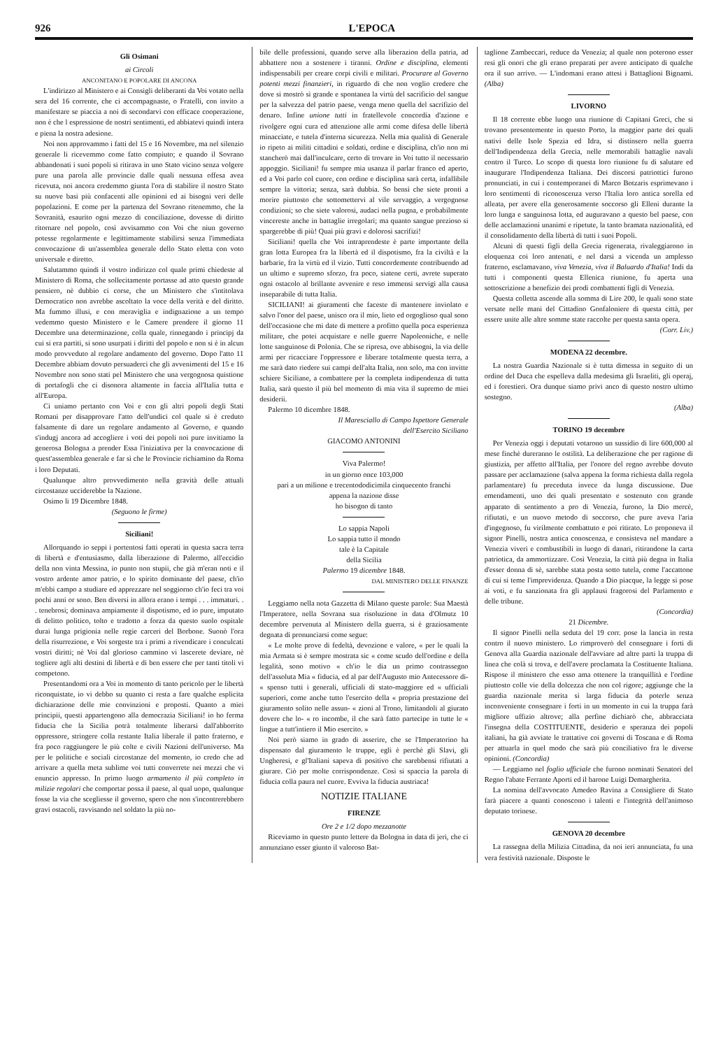926 L'EPOCA
Gli Osimani
ai Circoli
ANCONITANO E POPOLARE DI ANCONA
L'indirizzo al Ministero e ai Consigli deliberanti da Voi votato nella sera del 16 corrente, che ci accompagnaste, o Fratelli, con invito a manifestare se piaccia a noi di secondarvi con efficace cooperazione, non è che l espressione de nostri sentimenti, ed abbiatevi quindi intera e piena la nostra adesione.
Noi non approvammo i fatti del 15 e 16 Novembre, ma nel silenzio generale li ricevemmo come fatto compiuto; e quando il Sovrano abbandonati i suoi popoli si ritirava in uno Stato vicino senza volgere pure una parola alle provincie dalle quali nessuna offesa avea ricevuta, noi ancora credemmo giunta l'ora di stabilire il nostro Stato su nuove basi più confacenti alle opinioni ed ai bisogni veri delle popolazioni. E come per la partenza del Sovrano ritenemmo, che la Sovranità, esaurito ogni mezzo di conciliazione, dovesse di diritto ritornare nel popolo, così avvisammo con Voi che niun governo potesse regolarmente e legittimamente stabilirsi senza l'immediata convocazione di un'assemblea generale dello Stato eletta con voto universale e diretto.
Salutammo quindi il vostro indirizzo col quale primi chiedeste al Ministero di Roma, che sollecitamente portasse ad atto questo grande pensiero, nè dubbio ci corse, che un Ministero che s'intitolava Democratico non avrebbe ascoltato la voce della verità e del diritto. Ma fummo illusi, e con meraviglia e indignazione a un tempo vedemmo questo Ministero e le Camere prendere il giorno 11 Decembre una determinazione, colla quale, rinnegando i principj da cui si era partiti, si sono usurpati i diritti del popolo e non si è in alcun modo provveduto al regolare andamento del governo. Dopo l'atto 11 Decembre abbiam dovuto persuaderci che gli avvenimenti del 15 e 16 Novembre non sono stati pel Ministero che una vergognosa quistione di portafogli che ci disonora altamente in faccia all'Italia tutta e all'Europa.
Ci uniamo pertanto con Voi e con gli altri popoli degli Stati Romani per disapprovare l'atto dell'undici col quale si è creduto falsamente di dare un regolare andamento al Governo, e quando s'indugj ancora ad accogliere i voti dei popoli noi pure invitiamo la generosa Bologna a prender Essa l'iniziativa per la convocazione di quest'assemblea generale e far sì che le Provincie richiamino da Roma i loro Deputati.
Qualunque altro provvedimento nella gravità delle attuali circostanze ucciderebbe la Nazione.
Osimo li 19 Dicembre 1848.
(Seguono le firme)
Siciliani!
Allorquando io seppi i portentosi fatti operati in questa sacra terra di libertà e d'entusiasmo, dalla liberazione di Palermo, all'eccidio della non vinta Messina, io punto non stupii, che già m'eran noti e il vostro ardente amor patrio, e lo spirito dominante del paese, ch'io m'ebbi campo a studiare ed apprezzare nel soggiorno ch'io feci tra voi pochi anni or sono. Ben diversi in allora erano i tempi . . . immaturi. . . tenebrosi; dominava ampiamente il dispotismo, ed io pure, imputato di delitto politico, tolto e tradotto a forza da questo suolo ospitale durai lunga prigionia nelle regie carceri del Borbone. Suonò l'ora della risurrezione, e Voi sorgeste tra i primi a rivendicare i conculcati vostri diritti; nè Voi dal glorioso cammino vi lascerete deviare, nè togliere agli alti destini di libertà e di ben essere che per tanti titoli vi competono.
Presentandomi ora a Voi in momento di tanto pericolo per le libertà riconquistate, io vi debbo su quanto ci resta a fare qualche esplicita dichiarazione delle mie convinzioni e proposti. Quanto a miei principii, questi appartengono alla democrazia Siciliani! io ho ferma fiducia che la Sicilia potrà totalmente liberarsi dall'abborrito oppressore, stringere colla restante Italia liberale il patto fraterno, e fra poco raggiungere le più colte e civili Nazioni dell'universo. Ma per le politiche e sociali circostanze del momento, io credo che ad arrivare a quella meta sublime voi tutti converrete nei mezzi che vi enuncio appresso. In primo luogo armamento il più completo in milizie regolari che comportar possa il paese, al qual uopo, qualunque fosse la via che scegliesse il governo, spero che non s'incontrerebbero gravi ostacoli, ravvisando nel soldato la più no-
bile delle professioni, quando serve alla liberazion della patria, ad abbattere non a sostenere i tiranni. Ordine e disciplina, elementi indispensabili per creare corpi civili e militari. Procurare al Governo potenti mezzi finanzieri, in riguardo di che non voglio credere che dove si mostrò sì grande e spontanea la virtù del sacrificio del sangue per la salvezza del patrio paese, venga meno quella del sacrifizio del denaro. Infine unione tutti in fratellevole concordia d'azione e rivolgere ogni cura ed attenzione alle armi come difesa delle libertà minacciate, e tutela d'interna sicurezza. Nella mia qualità di Generale io ripeto ai militi cittadini e soldati, ordine e disciplina, ch'io non mi stancherò mai dall'inculcare, certo di trovare in Voi tutto il necessario appoggio. Siciliani! fu sempre mia usanza il parlar franco ed aperto, ed a Voi parlo col cuore, con ordine e disciplina sarà certa, infallibile sempre la vittoria; senza, sarà dubbia. So bensì che siete pronti a morire piuttosto che sottomettervi al vile servaggio, a vergognose condizioni; so che siete valorosi, audaci nella pugna, e probabilmente vincereste anche in battaglie irregolari; ma quanto sangue prezioso si spargerebbe di più! Quai più gravi e dolorosi sacrifizi!
Siciliani! quella che Voi intraprendeste è parte importante della gran lotta Europea fra la libertà ed il dispotismo, fra la civiltà e la barbarie, fra la virtù ed il vizio. Tutti concordemente contribuendo ad un ultimo e supremo sforzo, fra poco, siatene certi, avrete superato ogni ostacolo al brillante avvenire e reso immensi servigi alla causa inseparabile di tutta Italia.
SICILIANI! ai giuramenti che faceste di mantenere inviolato e salvo l'onor del paese, unisco ora il mio, lieto ed orgoglioso qual sono dell'occasione che mi date di mettere a profitto quella poca esperienza militare, che potei acquistare e nelle guerre Napoleoniche, e nelle lotte sanguinose di Polonia. Che se ripresa, ove abbisogni, la via delle armi per ricacciare l'oppressore e liberare totalmente questa terra, a me sarà dato riedere sui campi dell'alta Italia, non solo, ma con invitte schiere Siciliane, a combattere per la completa indipendenza di tutta Italia, sarà questo il più bel momento di mia vita il supremo de miei desiderii.
Palermo 10 dicembre 1848.
Il Maresciallo di Campo Ispettore Generale
dell'Esercito Siciliano
GIACOMO ANTONINI
Viva Palermo!
in un giorno once 103,000
pari a un milione e trecentododicimila cinquecento franchi
appena la nazione disse
ho bisogno di tanto
Lo sappia Napoli
Lo sappia tutto il mondo
tale è la Capitale
della Sicilia
Palermo 19 dicembre 1848.
DAL MINISTERO DELLE FINANZE
Leggiamo nella nota Gazzetta di Milano queste parole: Sua Maestà l'Imperatore, nella Sovrana sua risoluzione in data d'Olmutz 10 decembre pervenuta al Ministero della guerra, si è graziosamente degnata di pronunciarsi come segue:
« Le molte prove di fedeltà, devozione e valore, « per le quali la mia Armata si è sempre mostrata sic « come scudo dell'ordine e della legalità, sono motivo « ch'io le dia un primo contrassegno dell'assoluta Mia « fiducia, ed al par dell'Augusto mio Antecessore di- « spenso tutti i generali, ufficiali di stato-maggiore ed « ufficiali superiori, come anche tutto l'esercito della « propria prestazione del giuramento solito nelle assun- « zioni al Trono, limitandoli al giurato dovere che lo- « ro incombe, il che sarà fatto partecipe in tutte le « lingue a tutt'intiero il Mio esercito. »
Noi però siamo in grado di asserire, che se l'Imperatorino ha dispensato dal giuramento le truppe, egli è perchè gli Slavi, gli Ungheresi, e gl'Italiani sapeva di positivo che sarebbensi rifiutati a giurare. Ciò per molte corrispondenze. Così si spaccia la parola di fiducia colla paura nel cuore. Evviva la fiducia austriaca!
NOTIZIE ITALIANE
FIRENZE
Ore 2 e 1/2 dopo mezzanotte
Riceviamo in questo punto lettere da Bologna in data di jeri, che ci annunziano esser giunto il valoroso Bat-
taglione Zambeccari, reduce da Venezia; al quale non poterono esser resi gli onori che gli erano preparati per avere anticipato di qualche ora il suo arrivo. — L'indomani erano attesi i Battaglioni Bignami. (Alba)
LIVORNO
Il 18 corrente ebbe luogo una riunione di Capitani Greci, che si trovano presentemente in questo Porto, la maggior parte dei quali nativi delle Isole Spezia ed Idra, si distinsero nella guerra dell'Indipendenza della Grecia, nelle memorabili battaglie navali contro il Turco. Lo scopo di questa loro riunione fu di salutare ed inaugurare l'Indipendenza Italiana. Dei discorsi patriottici furono pronunciati, in cui i contemporanei di Marco Botzaris esprimevano i loro sentimenti di riconoscenza verso l'Italia loro antica sorella ed alleata, per avere ella generosamente soccorso gli Elleni durante la loro lunga e sanguinosa lotta, ed auguravano a questo bel paese, con delle acclamazioni unanimi e ripetute, la tanto bramata nazionalità, ed il consolidamento della libertà di tutti i suoi Popoli.
Alcuni di questi figli della Grecia rigenerata, rivaleggiarono in eloquenza coi loro antenati, e nel darsi a vicenda un amplesso fraterno, esclamavano, viva Venezia, viva il Baluardo d'Italia! Indi da tutti i componenti questa Ellenica riunione, fu aperta una sottoscrizione a benefizio dei prodi combattenti figli di Venezia.
Questa colletta ascende alla somma di Lire 200, le quali sono state versate nelle mani del Cittadino Gonfaloniere di questa città, per essere unite alle altre somme state raccolte per questa santa opera.
(Corr. Liv.)
MODENA 22 decembre.
La nostra Guardia Nazionale si è tutta dimessa in seguito di un ordine del Duca che espelleva dalla medesima gli Israeliti, gli operaj, ed i forestieri. Ora dunque siamo privi anco di questo nostro ultimo sostegno.
(Alba)
TORINO 19 decembre
Per Venezia oggi i deputati votarono un sussidio di lire 600,000 al mese finchè dureranno le ostilità. La deliberazione che per ragione di giustizia, per affetto all'Italia, per l'onore del regno avrebbe dovuto passare per acclamazione (salva appena la forma richiesta dalla regola parlamentare) fu preceduta invece da lunga discussione. Due emendamenti, uno dei quali presentato e sostenuto con grande apparato di sentimento a pro di Venezia, furono, la Dio mercè, rifiutati, e un nuovo metodo di soccorso, che pure aveva l'aria d'ingegnoso, fu virilmente combattuto e poi ritirato. Lo proponeva il signor Pinelli, nostra antica conoscenza, e consisteva nel mandare a Venezia viveri e combustibili in luogo di danari, ritirandone la carta patriotica, da ammortizzare. Così Venezia, la città più degna in Italia d'esser donna di sè, sarebbe stata posta sotto tutela, come l'accattone di cui si teme l'imprevidenza. Quando a Dio piacque, la legge si pose ai voti, e fu sanzionata fra gli applausi fragorosi del Parlamento e delle tribune.
(Concordia)
21 Dicembre.
Il signor Pinelli nella seduta del 19 corr. pose la lancia in resta contro il nuovo ministero. Lo rimproverò del consegnare i forti di Genova alla Guardia nazionale dell'avviare ad altre parti la truppa di linea che colà si trova, e dell'avere proclamata la Costituente Italiana. Rispose il ministero che esso ama ottenere la tranquillità e l'ordine piuttosto colle vie della dolcezza che non col rigore; aggiunge che la guardia nazionale merita sì larga fiducia da poterle senza inconveniente consegnare i forti in un momento in cui la truppa farà migliore uffizio altrove; alla perfine dichiarò che, abbracciata l'insegna della COSTITUENTE, desiderio e speranza dei popoli italiani, ha già avviate le trattative coi governi di Toscana e di Roma per attuarla in quel modo che sarà più conciliativo fra le diverse opinioni. (Concordia)
— Leggiamo nel foglio ufficiale che furono nominati Senatori del Regno l'abate Ferrante Aporti ed il barone Luigi Demargherita.
La nomina dell'avvocato Amedeo Ravina a Consigliere di Stato farà piacere a quanti conoscono i talenti e l'integrità dell'animoso deputato torinese.
GENOVA 20 decembre
La rassegna della Milizia Cittadina, da noi ieri annunciata, fu una vera festività nazionale. Disposte le